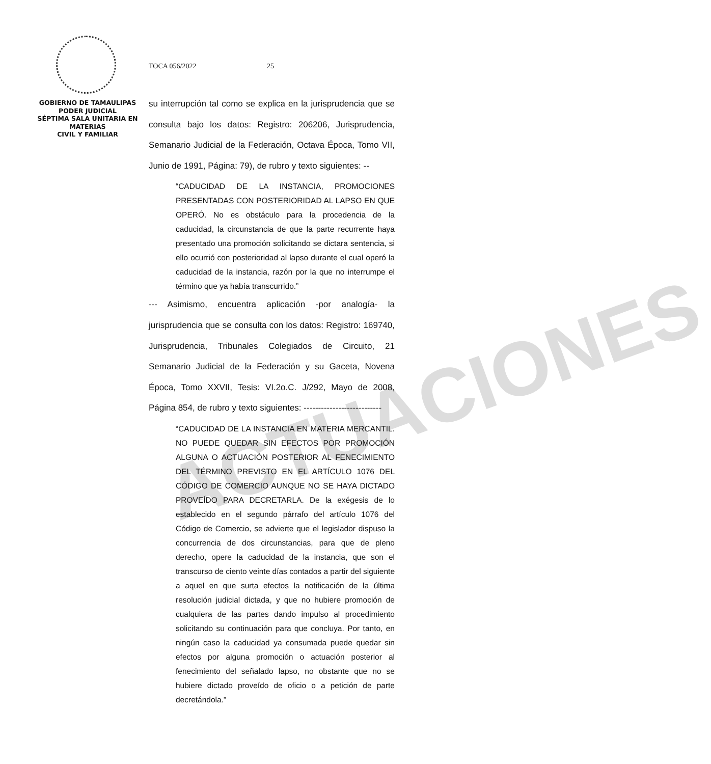ACTUACIONES
TOCA 056/2022 25
GOBIERNO DE TAMAULIPAS
PODER JUDICIAL
SÉPTIMA SALA UNITARIA EN MATERIAS
CIVIL Y FAMILIAR
su interrupción tal como se explica en la jurisprudencia que se consulta bajo los datos: Registro: 206206, Jurisprudencia, Semanario Judicial de la Federación, Octava Época, Tomo VII, Junio de 1991, Página: 79), de rubro y texto siguientes: --
“CADUCIDAD DE LA INSTANCIA, PROMOCIONES PRESENTADAS CON POSTERIORIDAD AL LAPSO EN QUE OPERÓ. No es obstáculo para la procedencia de la caducidad, la circunstancia de que la parte recurrente haya presentado una promoción solicitando se dictara sentencia, si ello ocurrió con posterioridad al lapso durante el cual operó la caducidad de la instancia, razón por la que no interrumpe el término que ya había transcurrido.”
--- Asimismo, encuentra aplicación -por analogía- la jurisprudencia que se consulta con los datos: Registro: 169740, Jurisprudencia, Tribunales Colegiados de Circuito, 21 Semanario Judicial de la Federación y su Gaceta, Novena Época, Tomo XXVII, Tesis: VI.2o.C. J/292, Mayo de 2008, Página 854, de rubro y texto siguientes: ---------------------------
“CADUCIDAD DE LA INSTANCIA EN MATERIA MERCANTIL. NO PUEDE QUEDAR SIN EFECTOS POR PROMOCIÓN ALGUNA O ACTUACIÓN POSTERIOR AL FENECIMIENTO DEL TÉRMINO PREVISTO EN EL ARTÍCULO 1076 DEL CÓDIGO DE COMERCIO AUNQUE NO SE HAYA DICTADO PROVEÍDO PARA DECRETARLA. De la exégesis de lo establecido en el segundo párrafo del artículo 1076 del Código de Comercio, se advierte que el legislador dispuso la concurrencia de dos circunstancias, para que de pleno derecho, opere la caducidad de la instancia, que son el transcurso de ciento veinte días contados a partir del siguiente a aquel en que surta efectos la notificación de la última resolución judicial dictada, y que no hubiere promoción de cualquiera de las partes dando impulso al procedimiento solicitando su continuación para que concluya. Por tanto, en ningún caso la caducidad ya consumada puede quedar sin efectos por alguna promoción o actuación posterior al fenecimiento del señalado lapso, no obstante que no se hubiere dictado proveído de oficio o a petición de parte decretándola.”